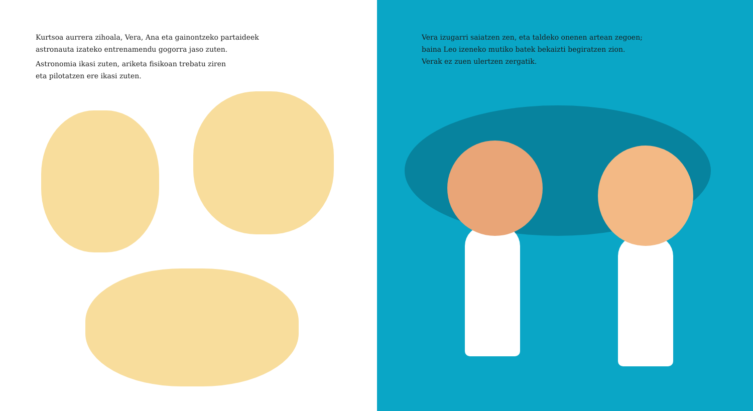Kurtsoa aurrera zihoala, Vera, Ana eta gainontzeko partaideek
astronauta izateko entrenamendu gogorra jaso zuten.
Astronomia ikasi zuten, ariketa fisikoan trebatu ziren
eta pilotatzen ere ikasi zuten.
Vera izugarri saiatzen zen, eta taldeko onenen artean zegoen;
baina Leo izeneko mutiko batek bekaizti begiratzen zion.
Verak ez zuen ulertzen zergatik.